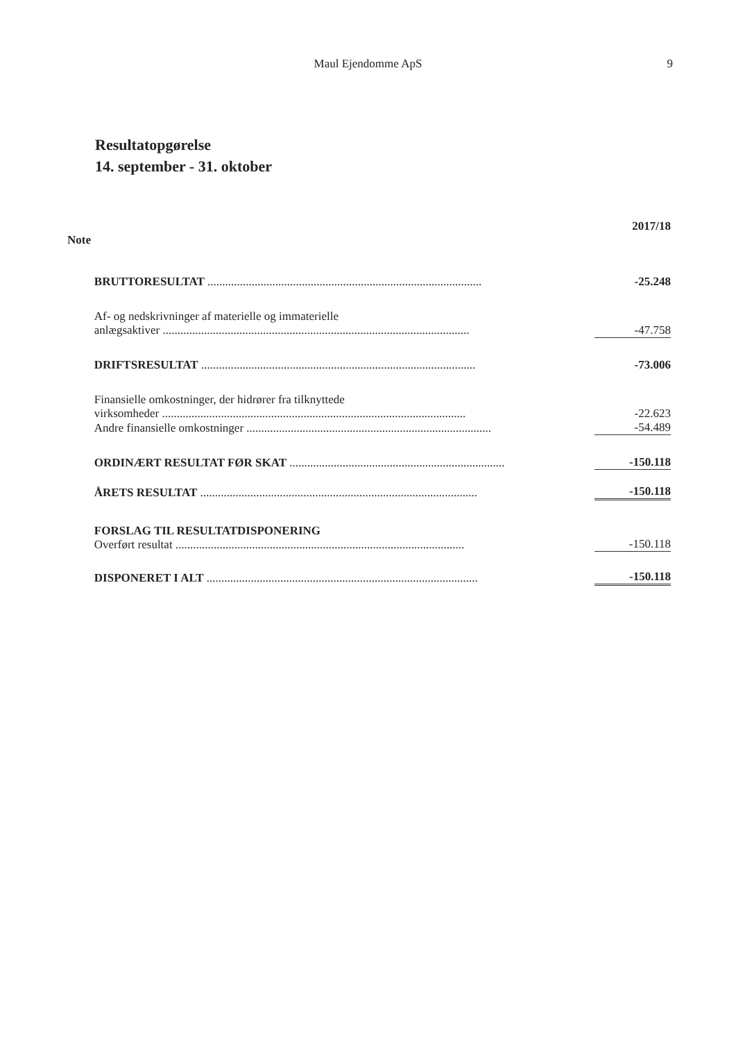Maul Ejendomme ApS
9
Resultatopgørelse
14. september - 31. oktober
| | | 2017/18 |
| Note | | |
| | BRUTTORESULTAT ............................................................................................. | -25.248 |
| | Af- og nedskrivninger af materielle og immaterielle anlægsaktiver ........................................................................................................ | -47.758 |
| | DRIFTSRESULTAT ............................................................................................. | -73.006 |
| | Finansielle omkostninger, der hidrører fra tilknyttede virksomheder ....................................................................................................... | -22.623 |
| | Andre finansielle omkostninger ................................................................................... | -54.489 |
| | ORDINÆRT RESULTAT FØR SKAT ......................................................................... | -150.118 |
| | ÅRETS RESULTAT .............................................................................................. | -150.118 |
| | FORSLAG TIL RESULTATDISPONERING Overført resultat .................................................................................................. | -150.118 |
| | DISPONERET I ALT ............................................................................................ | -150.118 |